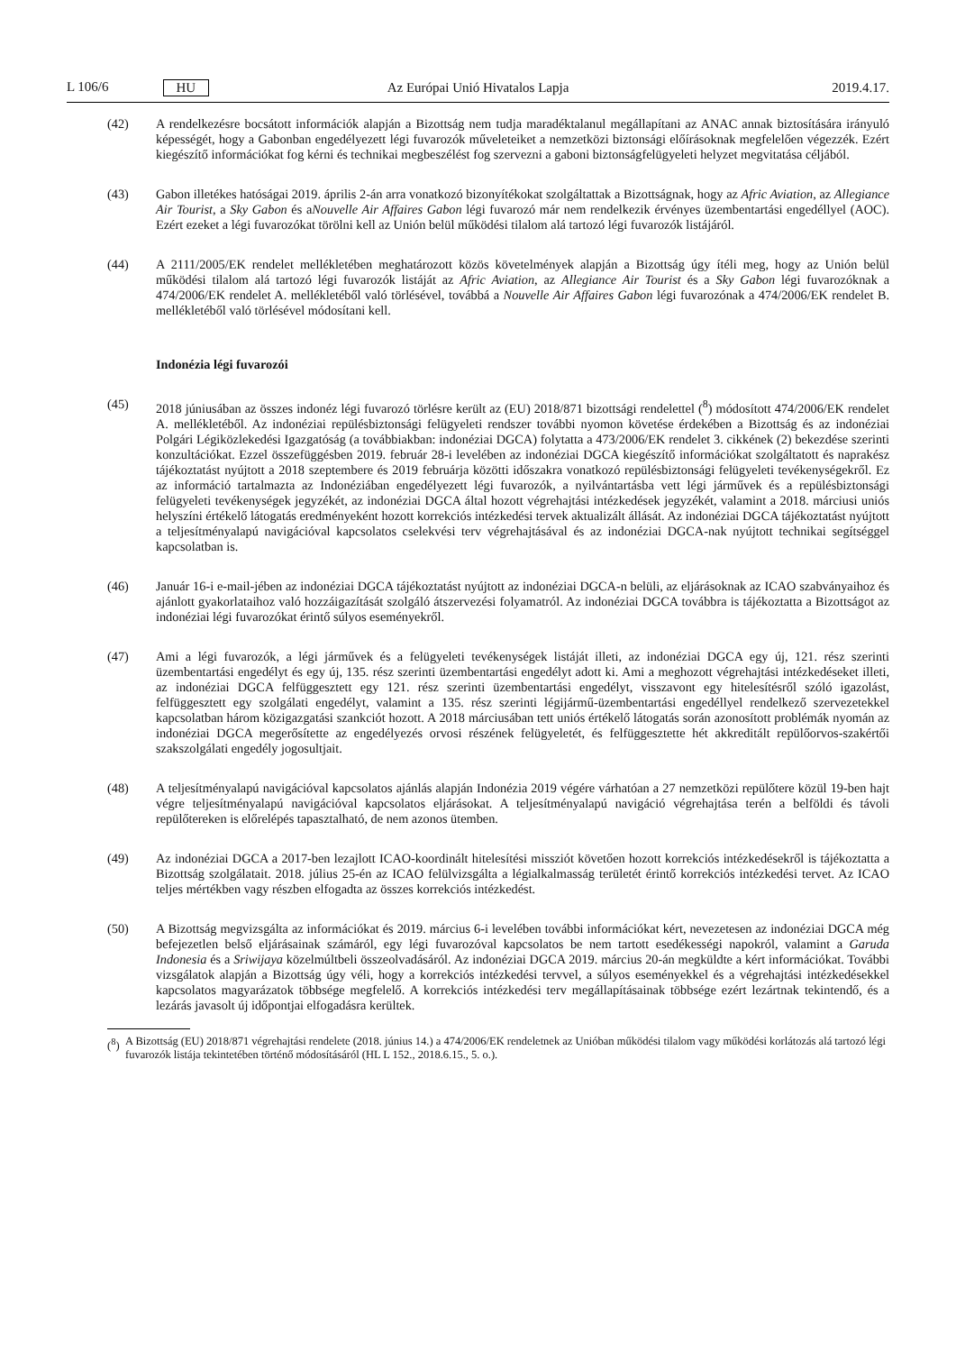L 106/6 HU
Az Európai Unió Hivatalos Lapja
2019.4.17.
(42) A rendelkezésre bocsátott információk alapján a Bizottság nem tudja maradéktalanul megállapítani az ANAC annak biztosítására irányuló képességét, hogy a Gabonban engedélyezett légi fuvarozók műveleteiket a nemzetközi biztonsági előírásoknak megfelelően végezzék. Ezért kiegészítő információkat fog kérni és technikai megbeszélést fog szervezni a gaboni biztonságfelügyeleti helyzet megvitatása céljából.
(43) Gabon illetékes hatóságai 2019. április 2-án arra vonatkozó bizonyítékokat szolgáltattak a Bizottságnak, hogy az Afric Aviation, az Allegiance Air Tourist, a Sky Gabon és aNouvelle Air Affaires Gabon légi fuvarozó már nem rendelkezik érvényes üzembentartási engedéllyel (AOC). Ezért ezeket a légi fuvarozókat törölni kell az Unión belül működési tilalom alá tartozó légi fuvarozók listájáról.
(44) A 2111/2005/EK rendelet mellékletében meghatározott közös követelmények alapján a Bizottság úgy ítéli meg, hogy az Unión belül működési tilalom alá tartozó légi fuvarozók listáját az Afric Aviation, az Allegiance Air Tourist és a Sky Gabon légi fuvarozóknak a 474/2006/EK rendelet A. mellékletéből való törlésével, továbbá a Nouvelle Air Affaires Gabon légi fuvarozónak a 474/2006/EK rendelet B. mellékletéből való törlésével módosítani kell.
Indonézia légi fuvarozói
(45) 2018 júniusában az összes indonéz légi fuvarozó törlésre került az (EU) 2018/871 bizottsági rendelettel (<sup>8</sup>) módosított 474/2006/EK rendelet A. mellékletéből. Az indonéziai repülésbiztonsági felügyeleti rendszer további nyomon követése érdekében a Bizottság és az indonéziai Polgári Légiközlekedési Igazgatóság (a továbbiakban: indonéziai DGCA) folytatta a 473/2006/EK rendelet 3. cikkének (2) bekezdése szerinti konzultációkat. Ezzel összefüggésben 2019. február 28-i levelében az indonéziai DGCA kiegészítő információkat szolgáltatott és naprakész tájékoztatást nyújtott a 2018 szeptembere és 2019 februárja közötti időszakra vonatkozó repülésbiztonsági felügyeleti tevékenységekről. Ez az információ tartalmazta az Indonéziában engedélyezett légi fuvarozók, a nyilvántartásba vett légi járművek és a repülésbiztonsági felügyeleti tevékenységek jegyzékét, az indonéziai DGCA által hozott végrehajtási intézkedések jegyzékét, valamint a 2018. márciusi uniós helyszíni értékelő látogatás eredményeként hozott korrekciós intézkedési tervek aktualizált állását. Az indonéziai DGCA tájékoztatást nyújtott a teljesítményalapú navigációval kapcsolatos cselekvési terv végrehajtásával és az indonéziai DGCA-nak nyújtott technikai segítséggel kapcsolatban is.
(46) Január 16-i e-mail-jében az indonéziai DGCA tájékoztatást nyújtott az indonéziai DGCA-n belüli, az eljárásoknak az ICAO szabványaihoz és ajánlott gyakorlataihoz való hozzáigazítását szolgáló átszervezési folyamatról. Az indonéziai DGCA továbbra is tájékoztatta a Bizottságot az indonéziai légi fuvarozókat érintő súlyos eseményekről.
(47) Ami a légi fuvarozók, a légi járművek és a felügyeleti tevékenységek listáját illeti, az indonéziai DGCA egy új, 121. rész szerinti üzembentartási engedélyt és egy új, 135. rész szerinti üzembentartási engedélyt adott ki. Ami a meghozott végrehajtási intézkedéseket illeti, az indonéziai DGCA felfüggesztett egy 121. rész szerinti üzembentartási engedélyt, visszavont egy hitelesítésről szóló igazolást, felfüggesztett egy szolgálati engedélyt, valamint a 135. rész szerinti légijármű-üzembentartási engedéllyel rendelkező szervezetekkel kapcsolatban három közigazgatási szankciót hozott. A 2018 márciusában tett uniós értékelő látogatás során azonosított problémák nyomán az indonéziai DGCA megerősítette az engedélyezés orvosi részének felügyeletét, és felfüggesztette hét akkreditált repülőorvos-szakértői szakszolgálati engedély jogosultjait.
(48) A teljesítményalapú navigációval kapcsolatos ajánlás alapján Indonézia 2019 végére várhatóan a 27 nemzetközi repülőtere közül 19-ben hajt végre teljesítményalapú navigációval kapcsolatos eljárásokat. A teljesítményalapú navigáció végrehajtása terén a belföldi és távoli repülőtereken is előrelépés tapasztalható, de nem azonos ütemben.
(49) Az indonéziai DGCA a 2017-ben lezajlott ICAO-koordinált hitelesítési missziót követően hozott korrekciós intézkedésekről is tájékoztatta a Bizottság szolgálatait. 2018. július 25-én az ICAO felülvizsgálta a légialkalmasság területét érintő korrekciós intézkedési tervet. Az ICAO teljes mértékben vagy részben elfogadta az összes korrekciós intézkedést.
(50) A Bizottság megvizsgálta az információkat és 2019. március 6-i levelében további információkat kért, nevezetesen az indonéziai DGCA még befejezetlen belső eljárásainak számáról, egy légi fuvarozóval kapcsolatos be nem tartott esedékességi napokról, valamint a Garuda Indonesia és a Sriwijaya közelmúltbeli összeolvadásáról. Az indonéziai DGCA 2019. március 20-án megküldte a kért információkat. További vizsgálatok alapján a Bizottság úgy véli, hogy a korrekciós intézkedési tervvel, a súlyos eseményekkel és a végrehajtási intézkedésekkel kapcsolatos magyarázatok többsége megfelelő. A korrekciós intézkedési terv megállapításainak többsége ezért lezártnak tekintendő, és a lezárás javasolt új időpontjai elfogadásra kerültek.
(<sup>8</sup>) A Bizottság (EU) 2018/871 végrehajtási rendelete (2018. június 14.) a 474/2006/EK rendeletnek az Unióban működési tilalom vagy működési korlátozás alá tartozó légi fuvarozók listája tekintetében történő módosításáról (HL L 152., 2018.6.15., 5. o.).